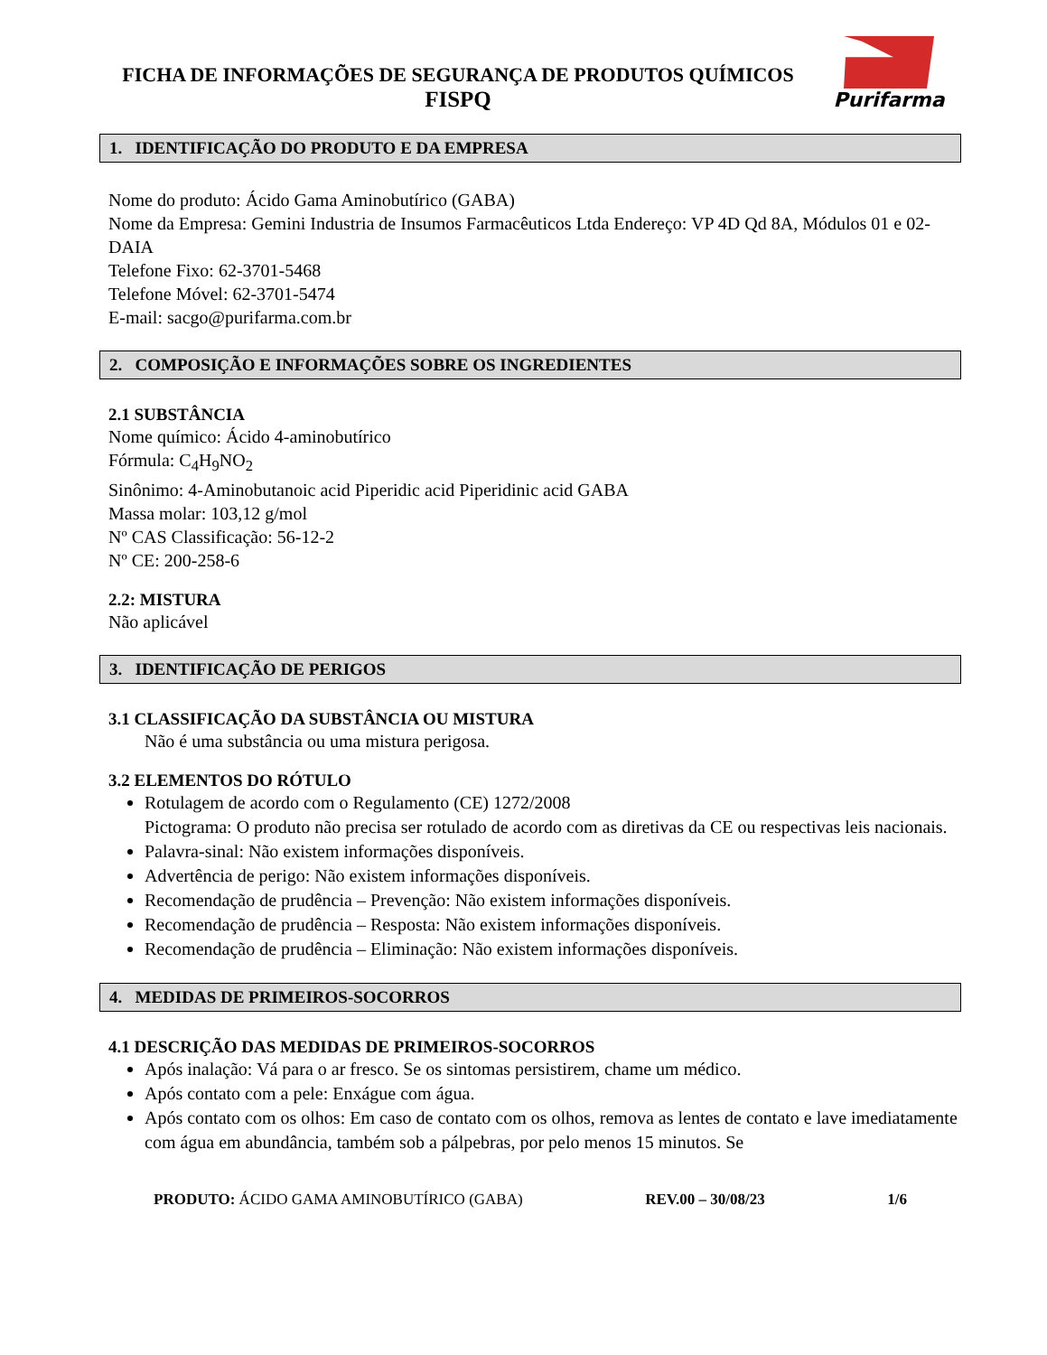FICHA DE INFORMAÇÕES DE SEGURANÇA DE PRODUTOS QUÍMICOS
FISPQ
Purifarma
1. IDENTIFICAÇÃO DO PRODUTO E DA EMPRESA
Nome do produto: Ácido Gama Aminobutírico (GABA)
Nome da Empresa: Gemini Industria de Insumos Farmacêuticos Ltda Endereço: VP 4D Qd 8A, Módulos 01 e 02-DAIA
Telefone Fixo: 62-3701-5468
Telefone Móvel: 62-3701-5474
E-mail: sacgo@purifarma.com.br
2. COMPOSIÇÃO E INFORMAÇÕES SOBRE OS INGREDIENTES
2.1 SUBSTÂNCIA
Nome químico: Ácido 4-aminobutírico
Fórmula: C<sub>4</sub>H<sub>9</sub>NO<sub>2</sub>
Sinônimo: 4-Aminobutanoic acid Piperidic acid Piperidinic acid GABA
Massa molar: 103,12 g/mol
Nº CAS Classificação: 56-12-2
Nº CE: 200-258-6
2.2: MISTURA
Não aplicável
3. IDENTIFICAÇÃO DE PERIGOS
3.1 CLASSIFICAÇÃO DA SUBSTÂNCIA OU MISTURA
Não é uma substância ou uma mistura perigosa.
3.2 ELEMENTOS DO RÓTULO
Rotulagem de acordo com o Regulamento (CE) 1272/2008
Pictograma: O produto não precisa ser rotulado de acordo com as diretivas da CE ou respectivas leis nacionais.
Palavra-sinal: Não existem informações disponíveis.
Advertência de perigo: Não existem informações disponíveis.
Recomendação de prudência – Prevenção: Não existem informações disponíveis.
Recomendação de prudência – Resposta: Não existem informações disponíveis.
Recomendação de prudência – Eliminação: Não existem informações disponíveis.
4. MEDIDAS DE PRIMEIROS-SOCORROS
4.1 DESCRIÇÃO DAS MEDIDAS DE PRIMEIROS-SOCORROS
Após inalação: Vá para o ar fresco. Se os sintomas persistirem, chame um médico.
Após contato com a pele: Enxágue com água.
Após contato com os olhos: Em caso de contato com os olhos, remova as lentes de contato e lave imediatamente com água em abundância, também sob a pálpebras, por pelo menos 15 minutos. Se
PRODUTO: ÁCIDO GAMA AMINOBUTÍRICO (GABA) REV.00 – 30/08/23 1/6